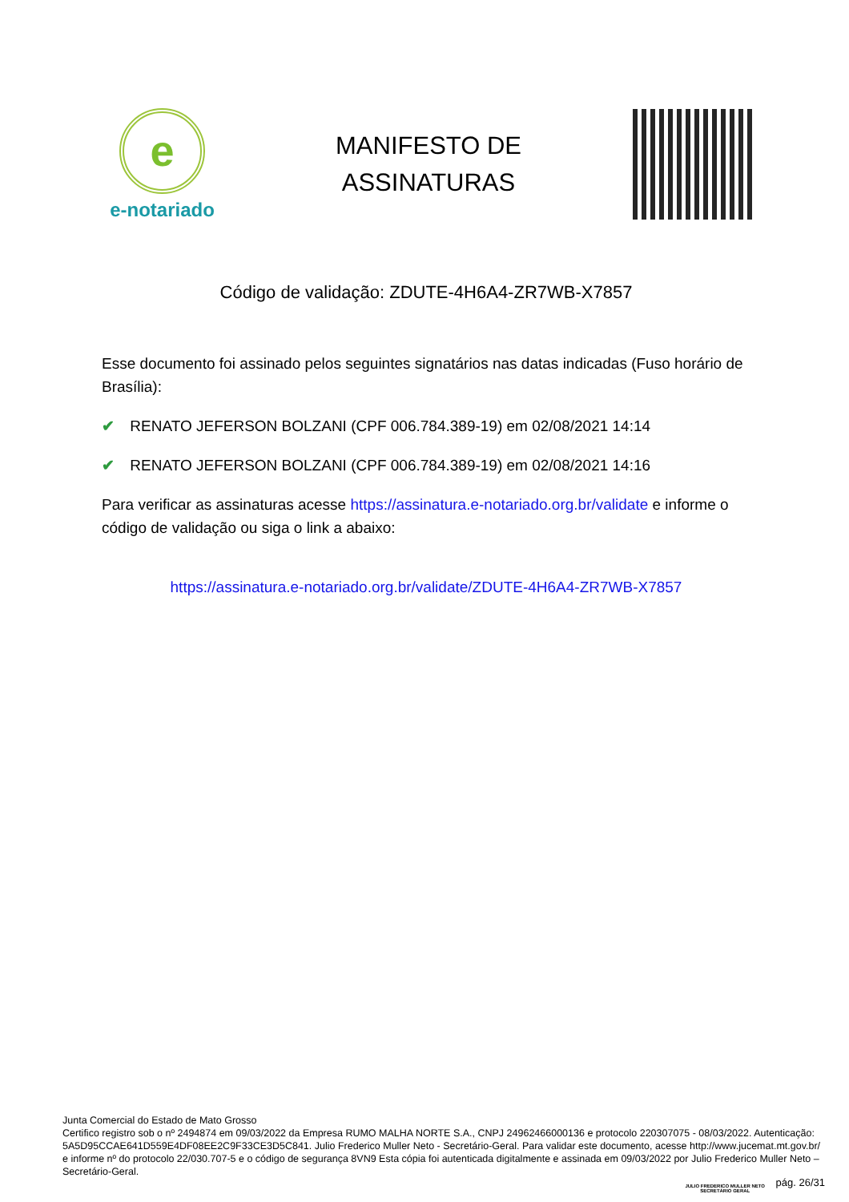e
e-notariado
MANIFESTO DE
ASSINATURAS
Código de validação: ZDUTE-4H6A4-ZR7WB-X7857
Esse documento foi assinado pelos seguintes signatários nas datas indicadas (Fuso horário de Brasília):
✔ RENATO JEFERSON BOLZANI (CPF 006.784.389-19) em 02/08/2021 14:14
✔ RENATO JEFERSON BOLZANI (CPF 006.784.389-19) em 02/08/2021 14:16
Para verificar as assinaturas acesse https://assinatura.e-notariado.org.br/validate e informe o código de validação ou siga o link a abaixo:
https://assinatura.e-notariado.org.br/validate/ZDUTE-4H6A4-ZR7WB-X7857
Junta Comercial do Estado de Mato Grosso
Certifico registro sob o nº 2494874 em 09/03/2022 da Empresa RUMO MALHA NORTE S.A., CNPJ 24962466000136 e protocolo 220307075 - 08/03/2022. Autenticação: 5A5D95CCAE641D559E4DF08EE2C9F33CE3D5C841. Julio Frederico Muller Neto - Secretário-Geral. Para validar este documento, acesse http://www.jucemat.mt.gov.br/ e informe nº do protocolo 22/030.707-5 e o código de segurança 8VN9 Esta cópia foi autenticada digitalmente e assinada em 09/03/2022 por Julio Frederico Muller Neto – Secretário-Geral.
JULIO FREDERICO MULLER NETO
SECRETÁRIO GERAL
pág. 26/31